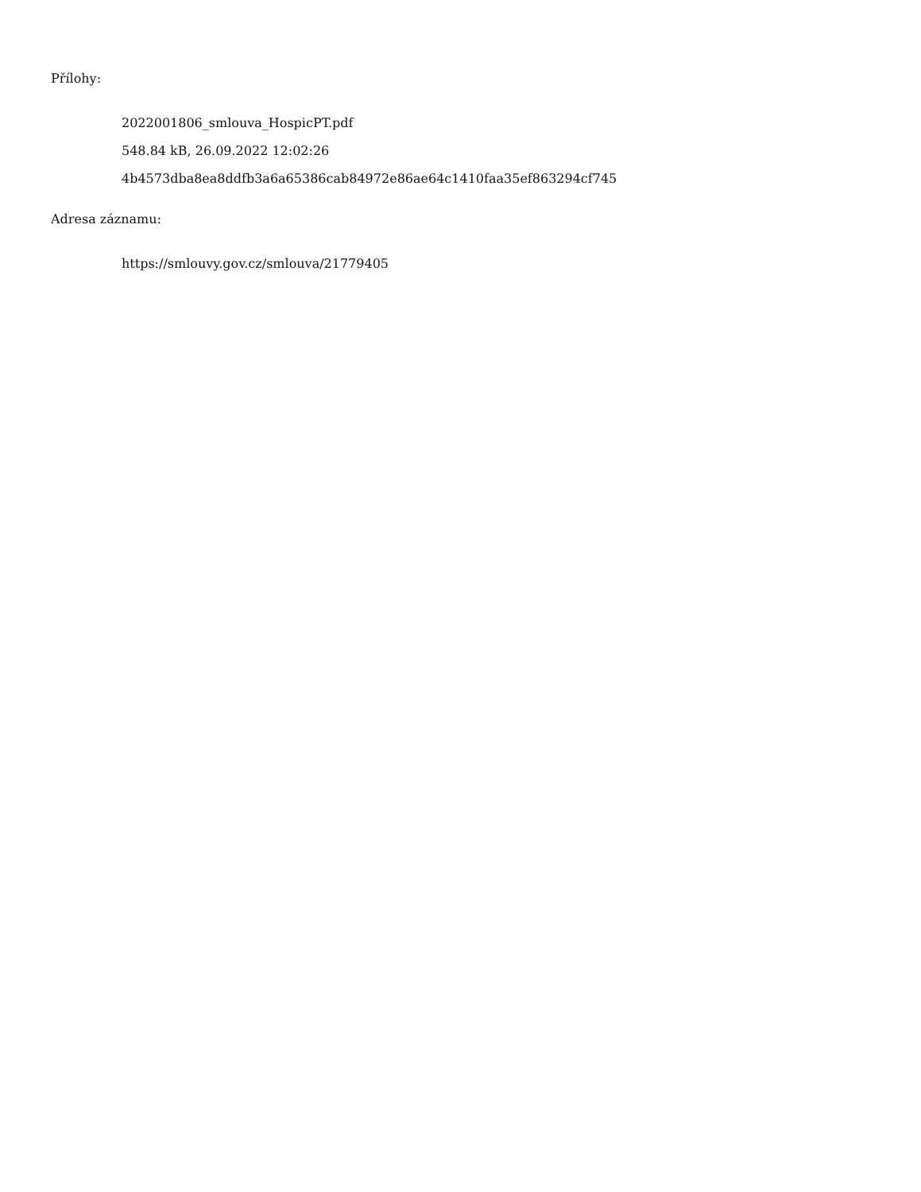Přílohy:
2022001806_smlouva_HospicPT.pdf
548.84 kB, 26.09.2022 12:02:26
4b4573dba8ea8ddfb3a6a65386cab84972e86ae64c1410faa35ef863294cf745
Adresa záznamu:
https://smlouvy.gov.cz/smlouva/21779405